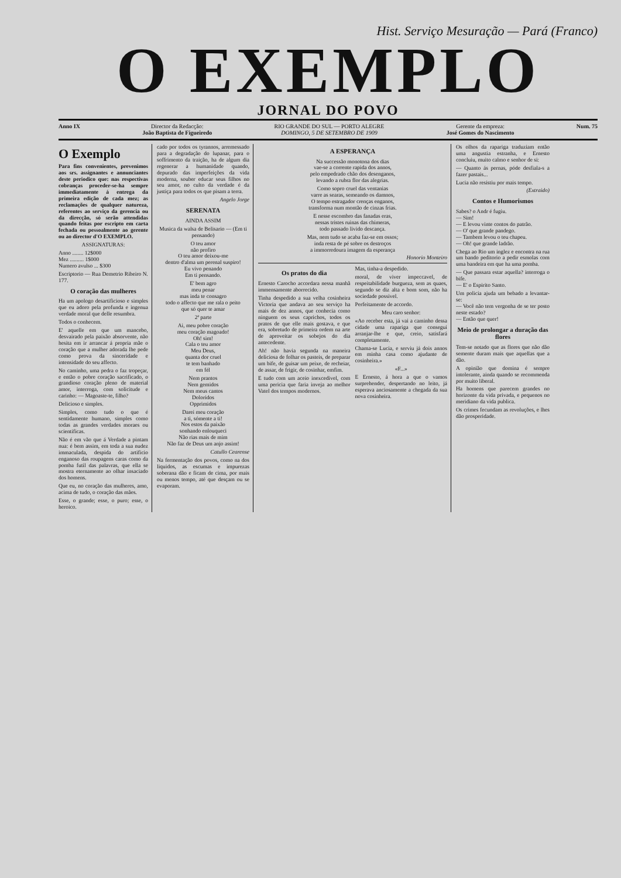Hist. Serviço Mesuração — Pará (Franco)
O EXEMPLO
JORNAL DO POVO
Anno IX Director da Redacção:
João Baptista de Figueiredo
RIO GRANDE DO SUL — PORTO ALEGRE
DOMINGO, 5 DE SETEMBRO DE 1909
Gerente da empreza:
José Gomes do Nascimento
Num. 75
O Exemplo
Para fins convenientes, prevenimos aos srs. assignantes e annunciantes deste periodico que: nas respectivas cobranças proceder-se-ha sempre immediatamente á entrega da primeira edição de cada mez; as reclamações de qualquer natureza, referentes ao serviço da gerencia ou da direcção, só serão attendidas quando feitas por escripto em carta fechada ou pessoalmente ao gerente ou ao director d'O EXEMPLO.
ASSIGNATURAS:
Anno ........ 12$000
Mez .......... 1$000
Numero avulso ... $300
Escriptorio — Rua Demetrio Ribeiro N. 177.
O coração das mulheres
Ha um apologo desartificioso e simples que eu adoro pela profunda e ingenua verdade moral que delle resumbra.
Todos o conhecem.
E' aquelle em que um mancebo, desvairado pela paixão absorvente, não hesita em ir arrancar á propria mãe o coração que a mulher adorada lhe pede como prova da sinceridade e intensidade do seu affecto.
No caminho, uma pedra o faz tropeçar, e então o pobre coração sacrificado, o grandioso coração pleno de material amor, interroga, com solicitude e carinho: — Magoaste-te, filho?
Delicioso e simples.
Simples, como tudo o que é sentidamente humano, simples como todas as grandes verdades moraes ou scientificas.
Não é em vão que á Verdade a pintam nua: é bem assim, em toda a sua nudez immaculada, despida do artificio enganoso das roupagens caras como da pomba futil das palavras, que ella se mostra eternamente ao olhar insaciado dos homens.
Que eu, no coração das mulheres, amo, acima de tudo, o coração das mães.
Esse, o grande; esse, o puro; esse, o heroico.
cado por todos os tyrannos, arremessado para a degradação do lupanar, para o soffrimento da traição, ha de algum dia regenerar a humanidade quando, depurado das imperfeições da vida moderna, souber educar seus filhos no seu amor, no culto da verdade é da justiça para todos os que pisam a terra.
Angelo Jorge
SERENATA
AINDA ASSIM
Musica da walsa de Belisario — (Em ti pensando)
O teu amor
não profiro
O teu amor deixou-me
dentro d'alma um perenal suspiro!
Eu vivo penando
Em ti pensando.
E' bem agro
meu penar
mas inda te consagro
todo o affecto que me rala o peito
que só quer te amar
2ª parte
Ai, meu pobre coração
meu coração magoado!
Oh! sim!
Cala o teu amor
Meu Deus,
quanta dor cruel
te tem banhado
em fél
Nem prantos
Nem gemidos
Nem meus cantos
Doloridos
Opprimidos
Darei meu coração
a ti, sómente a ti!
Nos estos da paixão
sonhando enlouqueci
Não rias mais de mim
Não faz de Deus um anjo assim!
Catullo Cearense
Na fermentação dos povos, como na dos liquidos, as escumas e impurezas soberana dão e ficam de cima, por mais ou menos tempo, até que desçam ou se evaporam.
A ESPERANÇA
Na successão monotona dos dias
vae-se a corrente rapida dos annos,
pelo empedrado chão dos desenganos,
levando a rubra flor das alegrias.
Como sopro cruel das ventanias
varre as searas, semeando os damnos,
O tempo estragador crenças enganos,
transforma num montão de cinzas frias.
E nesse escombro das fanadas eras,
nessas tristes ruinas das chimeras,
todo passado livido descança.
Mas, nem tudo se acaba faz-se em ossos;
inda resta de pé sobre os destroços
a immorredoura imagem da esperança
Honorio Monteiro
Os pratos do dia
Ernesto Carocho accordara nessa manhã immensamente aborrecido.
Tinha despedido a sua velha cosinheira Victoria que andava ao seu serviço ha mais de dez annos, que conhecia como ninguem os seus caprichos, todos os pratos de que elle mais gostava, e que era, sobretudo de primeira ordem na arte de aproveitar os sobejos do dia antecedente.
Ah! não havia segunda na maneira deliciosa de folhar os pasteis, de preparar um bife, de guisar um peixe, de recheiar, de assar, de frigir, de cosinhar, emfim.
E tudo com um aceio inexcedivel, com uma pericia que faria inveja ao melhor Vatel dos tempos modernos.
Mas, tinha-a despedido.
moral, de viver impeccavel, de respeitabilidade burgueza, sem as quaes, segundo se diz alta e bom som, não ha sociedade possivel.
Perfeitamente de accordo.
Meu caro senhor:
«Ao receber esta, já vai a caminho dessa cidade uma rapariga que consegui arranjar-lhe e que, creio, satisfará completamente.
Chama-se Lucia, e serviu já dois annos em minha casa como ajudante de cosinheira.»
«F...»
E Ernesto, á hora a que o vamos surprehender, despertando no leito, já esperava anciosamente a chegada da sua nova cosinheira.
Os olhos da rapariga traduziam então uma angustia estranha, e Ernesto concluiu, muito calmo e senhor de si:
— Quanto ás pernas, póde desfiala-s a fazer pastais...
Lucia não resistiu por mais tempo.
(Extraido)
Contos e Humorismos
Sabes? o Andr é fugiu.
— Sim!
— E levou vinte contos do patrão.
— O' que grande pandego.
— Tambem levou o teu chapeu.
— Oh! que grande ladrão.
Chega ao Rio um inglez e encontra na rua um bando peditorio a pedir esmolas com uma bandeira em que ha uma pomba.
— Que passara estar aquella? interroga o bife.
— E' o Espirito Santo.
Um policia ajuda um bebado a levantar-se:
— Você não tem vergonha de se ter posto neste estado?
— Então que quer!
Meio de prolongar a duração das flores
Tem-se notado que as flores que não dão semente duram mais que aquellas que a dão.
A opinião que domina é sempre intolerante, ainda quando se recommenda por muito liberal.
Ha homens que parecem grandes no horizonte da vida privada, e pequenos no meridiano da vida publica.
Os crimes fecundam as revoluções, e lhes dão prosperidade.